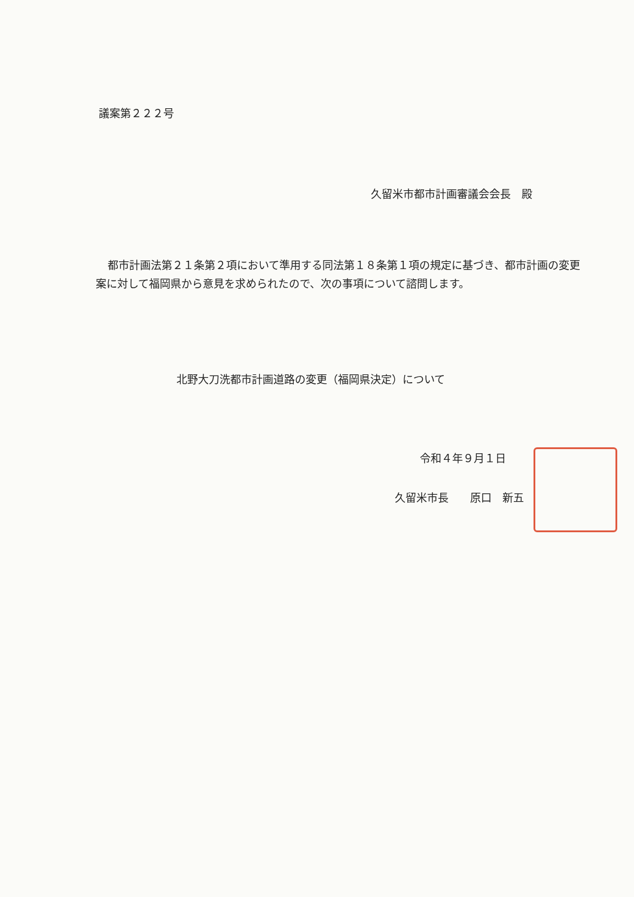議案第２２２号
久留米市都市計画審議会会長　殿
都市計画法第２１条第２項において準用する同法第１８条第１項の規定に基づき、都市計画の変更案に対して福岡県から意見を求められたので、次の事項について諮問します。
北野大刀洗都市計画道路の変更（福岡県決定）について
令和４年９月１日
久留米市長　　原口　新五